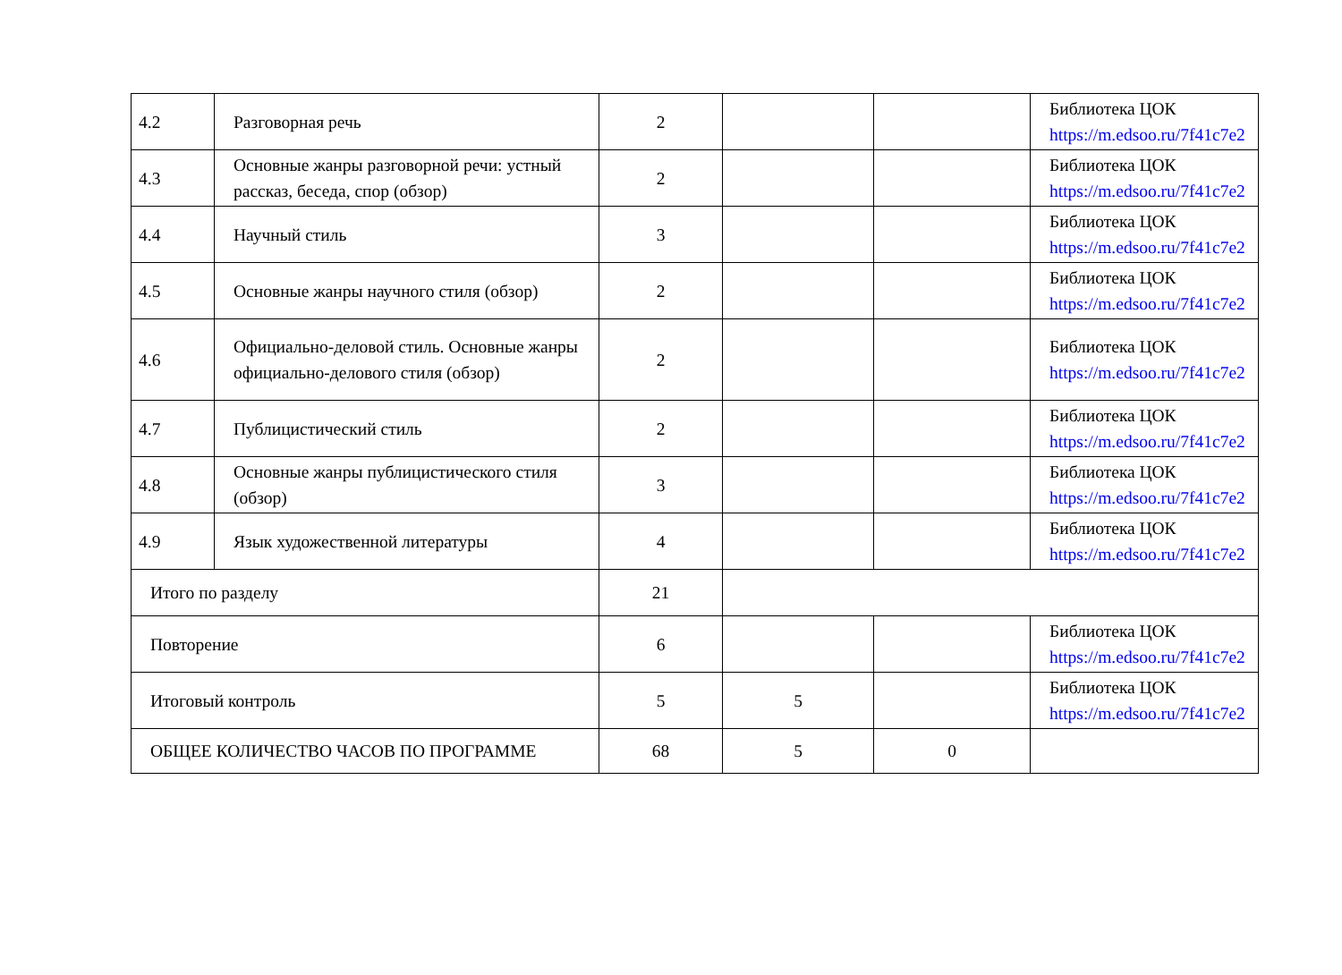| 4.2 | Разговорная речь | 2 | | | Библиотека ЦОК https://m.edsoo.ru/7f41c7e2 |
| 4.3 | Основные жанры разговорной речи: устный рассказ, беседа, спор (обзор) | 2 | | | Библиотека ЦОК https://m.edsoo.ru/7f41c7e2 |
| 4.4 | Научный стиль | 3 | | | Библиотека ЦОК https://m.edsoo.ru/7f41c7e2 |
| 4.5 | Основные жанры научного стиля (обзор) | 2 | | | Библиотека ЦОК https://m.edsoo.ru/7f41c7e2 |
| 4.6 | Официально-деловой стиль. Основные жанры официально-делового стиля (обзор) | 2 | | | Библиотека ЦОК https://m.edsoo.ru/7f41c7e2 |
| 4.7 | Публицистический стиль | 2 | | | Библиотека ЦОК https://m.edsoo.ru/7f41c7e2 |
| 4.8 | Основные жанры публицистического стиля (обзор) | 3 | | | Библиотека ЦОК https://m.edsoo.ru/7f41c7e2 |
| 4.9 | Язык художественной литературы | 4 | | | Библиотека ЦОК https://m.edsoo.ru/7f41c7e2 |
| Итого по разделу | | 21 | | | |
| Повторение | | 6 | | | Библиотека ЦОК https://m.edsoo.ru/7f41c7e2 |
| Итоговый контроль | | 5 | 5 | | Библиотека ЦОК https://m.edsoo.ru/7f41c7e2 |
| ОБЩЕЕ КОЛИЧЕСТВО ЧАСОВ ПО ПРОГРАММЕ | | 68 | 5 | 0 | |